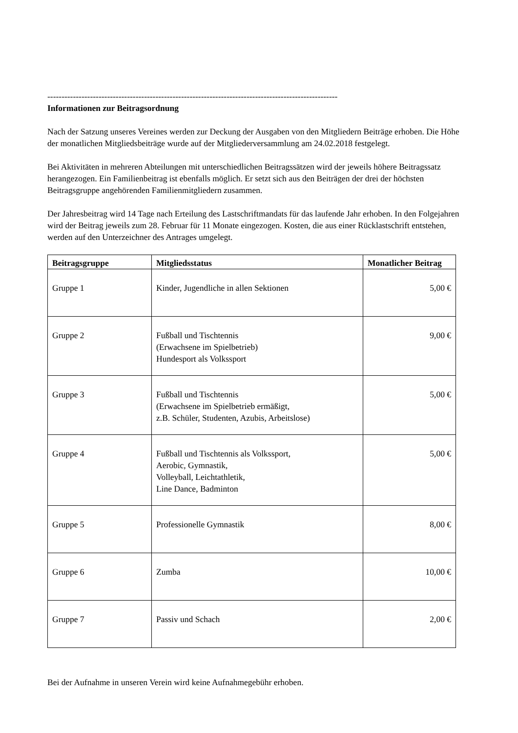------------------------------------------------------------------------------------------------------
Informationen zur Beitragsordnung
Nach der Satzung unseres Vereines werden zur Deckung der Ausgaben von den Mitgliedern Beiträge erhoben. Die Höhe der monatlichen Mitgliedsbeiträge wurde auf der Mitgliederversammlung am 24.02.2018 festgelegt.
Bei Aktivitäten in mehreren Abteilungen mit unterschiedlichen Beitragssätzen wird der jeweils höhere Beitragssatz herangezogen. Ein Familienbeitrag ist ebenfalls möglich. Er setzt sich aus den Beiträgen der drei der höchsten Beitragsgruppe angehörenden Familienmitgliedern zusammen.
Der Jahresbeitrag wird 14 Tage nach Erteilung des Lastschriftmandats für das laufende Jahr erhoben. In den Folgejahren wird der Beitrag jeweils zum 28. Februar für 11 Monate eingezogen. Kosten, die aus einer Rücklastschrift entstehen, werden auf den Unterzeichner des Antrages umgelegt.
| Beitragsgruppe | Mitgliedsstatus | Monatlicher Beitrag |
| --- | --- | --- |
| Gruppe 1 | Kinder, Jugendliche in allen Sektionen | 5,00 € |
| Gruppe 2 | Fußball und Tischtennis (Erwachsene im Spielbetrieb) Hundesport als Volkssport | 9,00 € |
| Gruppe 3 | Fußball und Tischtennis (Erwachsene im Spielbetrieb ermäßigt, z.B. Schüler, Studenten, Azubis, Arbeitslose) | 5,00 € |
| Gruppe 4 | Fußball und Tischtennis als Volkssport, Aerobic, Gymnastik, Volleyball, Leichtathletik, Line Dance, Badminton | 5,00 € |
| Gruppe 5 | Professionelle Gymnastik | 8,00 € |
| Gruppe 6 | Zumba | 10,00 € |
| Gruppe 7 | Passiv und Schach | 2,00 € |
Bei der Aufnahme in unseren Verein wird keine Aufnahmegebühr erhoben.